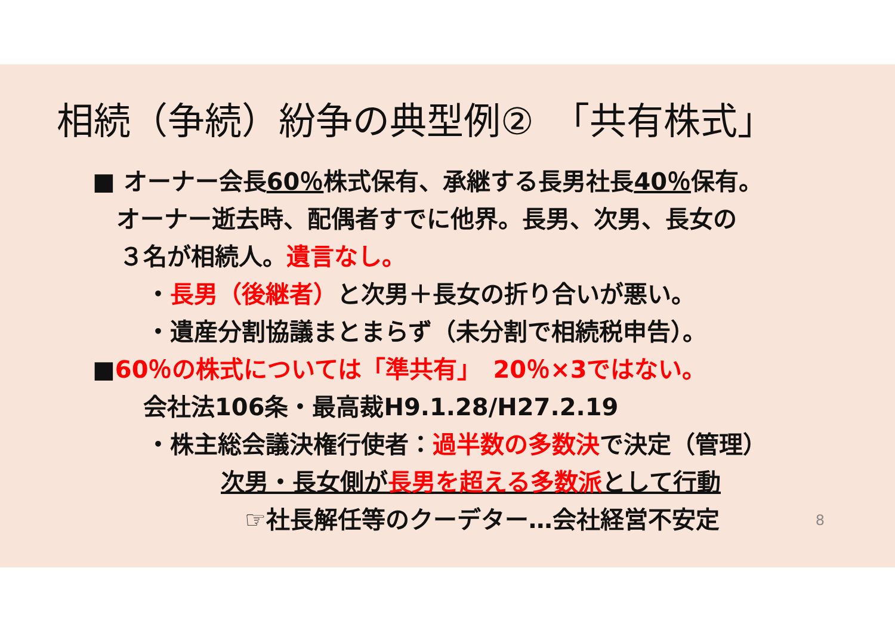相続（争続）紛争の典型例②　「共有株式」
■ オーナー会長60％株式保有、承継する長男社長40％保有。
オーナー逝去時、配偶者すでに他界。長男、次男、長女の
３名が相続人。遺言なし。
・長男（後継者）と次男＋長女の折り合いが悪い。
・遺産分割協議まとまらず（未分割で相続税申告）。
■60％の株式については「準共有」　20％×3ではない。
会社法106条・最高裁H9.1.28/H27.2.19
・株主総会議決権行使者：過半数の多数決で決定（管理）
次男・長女側が長男を超える多数派として行動
☞社長解任等のクーデター…会社経営不安定
8